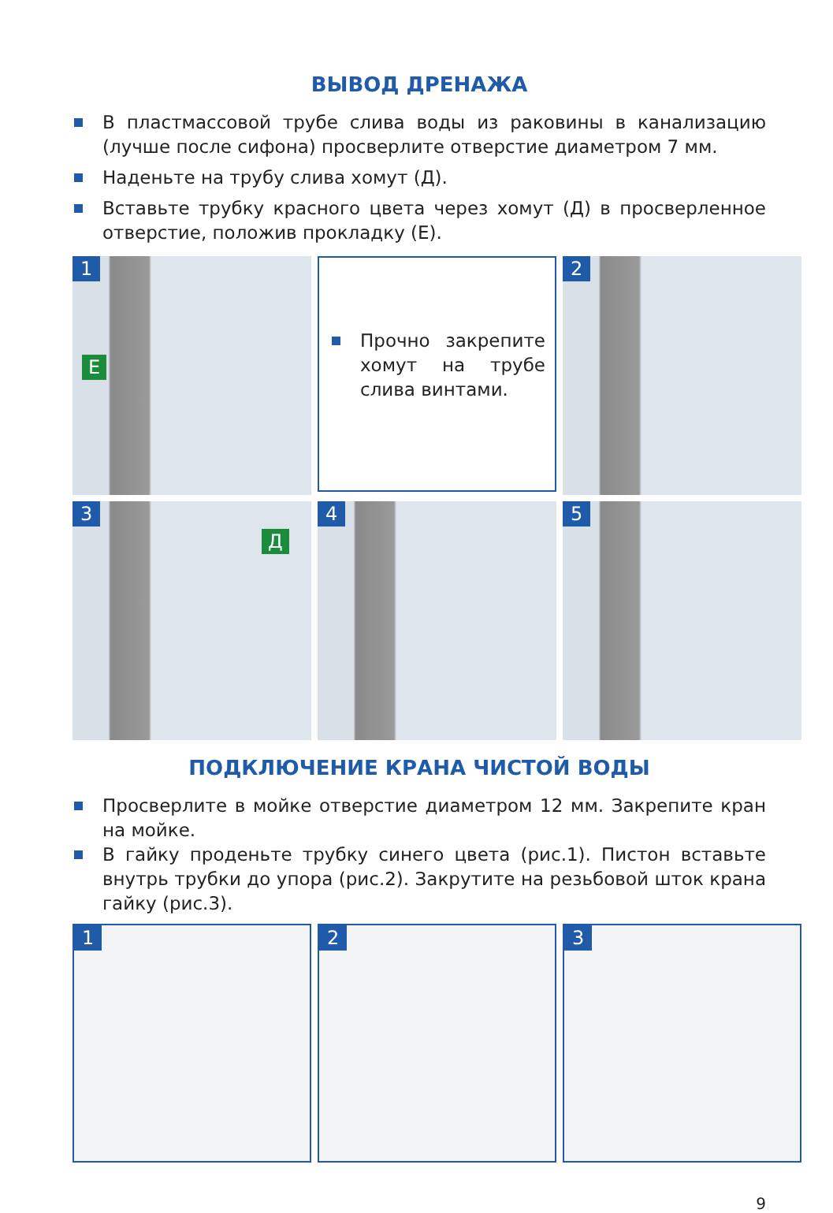ВЫВОД ДРЕНАЖА
В пластмассовой трубе слива воды из раковины в канализацию (лучше после сифона) просверлите отверстие диаметром 7 мм.
Наденьте на трубу слива хомут (Д).
Вставьте трубку красного цвета через хомут (Д) в просверленное отверстие, положив прокладку (Е).
1
Е
Прочно закрепите хомут на трубе слива винтами.
2
3
Д
4
5
ПОДКЛЮЧЕНИЕ КРАНА ЧИСТОЙ ВОДЫ
Просверлите в мойке отверстие диаметром 12 мм. Закрепите кран на мойке.
В гайку проденьте трубку синего цвета (рис.1). Пистон вставьте внутрь трубки до упора (рис.2). Закрутите на резьбовой шток крана гайку (рис.3).
1
2
3
9